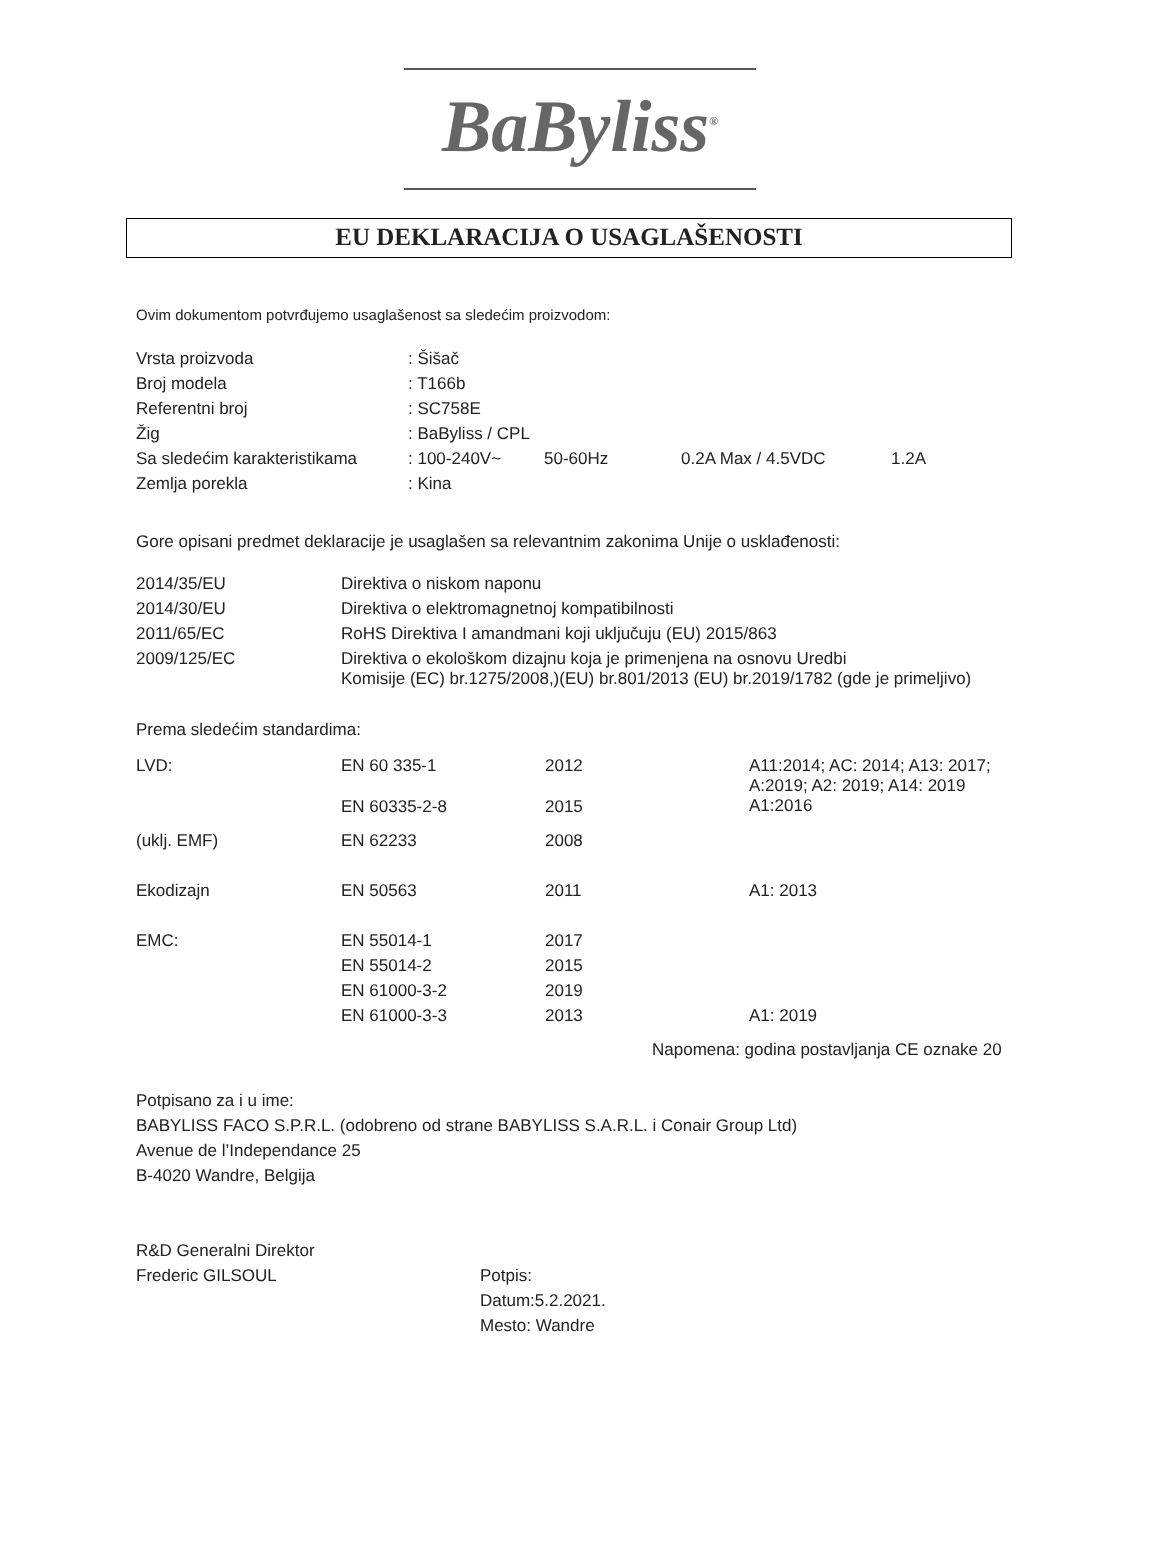BaByliss<sup>®</sup>
EU DEKLARACIJA O USAGLAŠENOSTI
Ovim dokumentom potvrđujemo usaglašenost sa sledećim proizvodom:
| Vrsta proizvoda | : Šišač | | | |
| Broj modela | : T166b | | | |
| Referentni broj | : SC758E | | | |
| Žig | : BaByliss / CPL | | | |
| Sa sledećim karakteristikama | : 100-240V~ | 50-60Hz | 0.2A Max / 4.5VDC | 1.2A |
| Zemlja porekla | : Kina | | | |
Gore opisani predmet deklaracije je usaglašen sa relevantnim zakonima Unije o usklađenosti:
| 2014/35/EU | Direktiva o niskom naponu |
| 2014/30/EU | Direktiva o elektromagnetnoj kompatibilnosti |
| 2011/65/EC | RoHS Direktiva I amandmani koji uključuju (EU) 2015/863 |
| 2009/125/EC | Direktiva o ekološkom dizajnu koja je primenjena na osnovu Uredbi Komisije (EC) br.1275/2008,)(EU) br.801/2013 (EU) br.2019/1782 (gde je primeljivo) |
Prema sledećim standardima:
| LVD: | EN 60 335-1 | 2012 | A11:2014; AC: 2014; A13: 2017; A:2019; A2: 2019; A14: 2019 A1:2016 |
| | EN 60335-2-8 | 2015 | |
| (uklj. EMF) | EN 62233 | 2008 | |
| Ekodizajn | EN 50563 | 2011 | A1: 2013 |
| EMC: | EN 55014-1 | 2017 | |
| | EN 55014-2 | 2015 | |
| | EN 61000-3-2 | 2019 | |
| | EN 61000-3-3 | 2013 | A1: 2019 |
Napomena: godina postavljanja CE oznake 20
Potpisano za i u ime:
BABYLISS FACO S.P.R.L. (odobreno od strane BABYLISS S.A.R.L. i Conair Group Ltd)
Avenue de l’Independance 25
B-4020 Wandre, Belgija
R&D Generalni Direktor
Frederic GILSOUL Potpis:
Datum:5.2.2021.
Mesto: Wandre